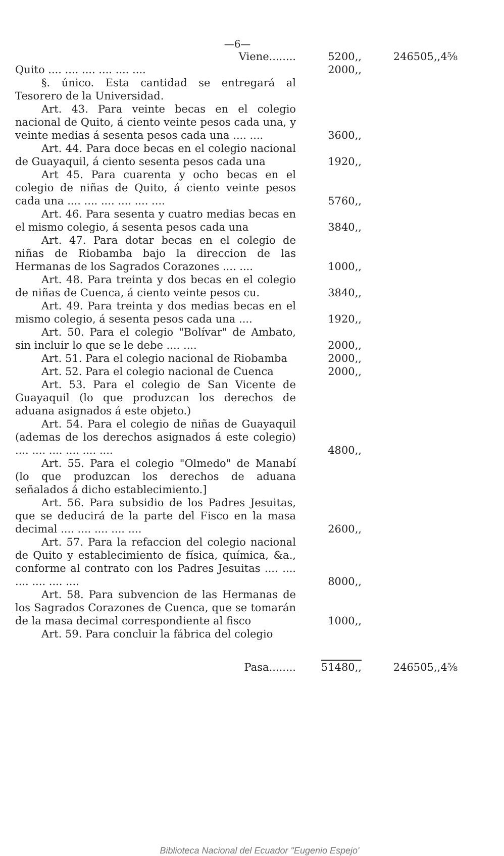—6—
| Viene........ | 5200,, | 246505,,4⅝ |
| Quito .... .... .... .... .... .... | 2000,, | |
| §. único. Esta cantidad se entregará al Tesorero de la Universidad. | | |
| Art. 43. Para veinte becas en el colegio nacional de Quito, á ciento veinte pesos cada una, y veinte medias á sesenta pesos cada una .... .... | 3600,, | |
| Art. 44. Para doce becas en el colegio nacional de Guayaquil, á ciento sesenta pesos cada una | 1920,, | |
| Art 45. Para cuarenta y ocho becas en el colegio de niñas de Quito, á ciento veinte pesos cada una .... .... .... .... .... .... | 5760,, | |
| Art. 46. Para sesenta y cuatro medias becas en el mismo colegio, á sesenta pesos cada una | 3840,, | |
| Art. 47. Para dotar becas en el colegio de niñas de Riobamba bajo la direccion de las Hermanas de los Sagrados Corazones .... .... | 1000,, | |
| Art. 48. Para treinta y dos becas en el colegio de niñas de Cuenca, á ciento veinte pesos cu. | 3840,, | |
| Art. 49. Para treinta y dos medias becas en el mismo colegio, á sesenta pesos cada una .... | 1920,, | |
| Art. 50. Para el colegio "Bolívar" de Ambato, sin incluir lo que se le debe .... .... | 2000,, | |
| Art. 51. Para el colegio nacional de Riobamba | 2000,, | |
| Art. 52. Para el colegio nacional de Cuenca | 2000,, | |
| Art. 53. Para el colegio de San Vicente de Guayaquil (lo que produzcan los derechos de aduana asignados á este objeto.) | | |
| Art. 54. Para el colegio de niñas de Guayaquil (ademas de los derechos asignados á este colegio) .... .... .... .... .... .... | 4800,, | |
| Art. 55. Para el colegio "Olmedo" de Manabí (lo que produzcan los derechos de aduana señalados á dicho establecimiento.] | | |
| Art. 56. Para subsidio de los Padres Jesuitas, que se deducirá de la parte del Fisco en la masa decimal .... .... .... .... .... | 2600,, | |
| Art. 57. Para la refaccion del colegio nacional de Quito y establecimiento de física, química, &a., conforme al contrato con los Padres Jesuitas .... .... .... .... .... .... | 8000,, | |
| Art. 58. Para subvencion de las Hermanas de los Sagrados Corazones de Cuenca, que se tomarán de la masa decimal correspondiente al fisco | 1000,, | |
| Art. 59. Para concluir la fábrica del colegio | | |
| Pasa........ | 51480,, | 246505,,4⅝ |
Biblioteca Nacional del Ecuador "Eugenio Espejo'